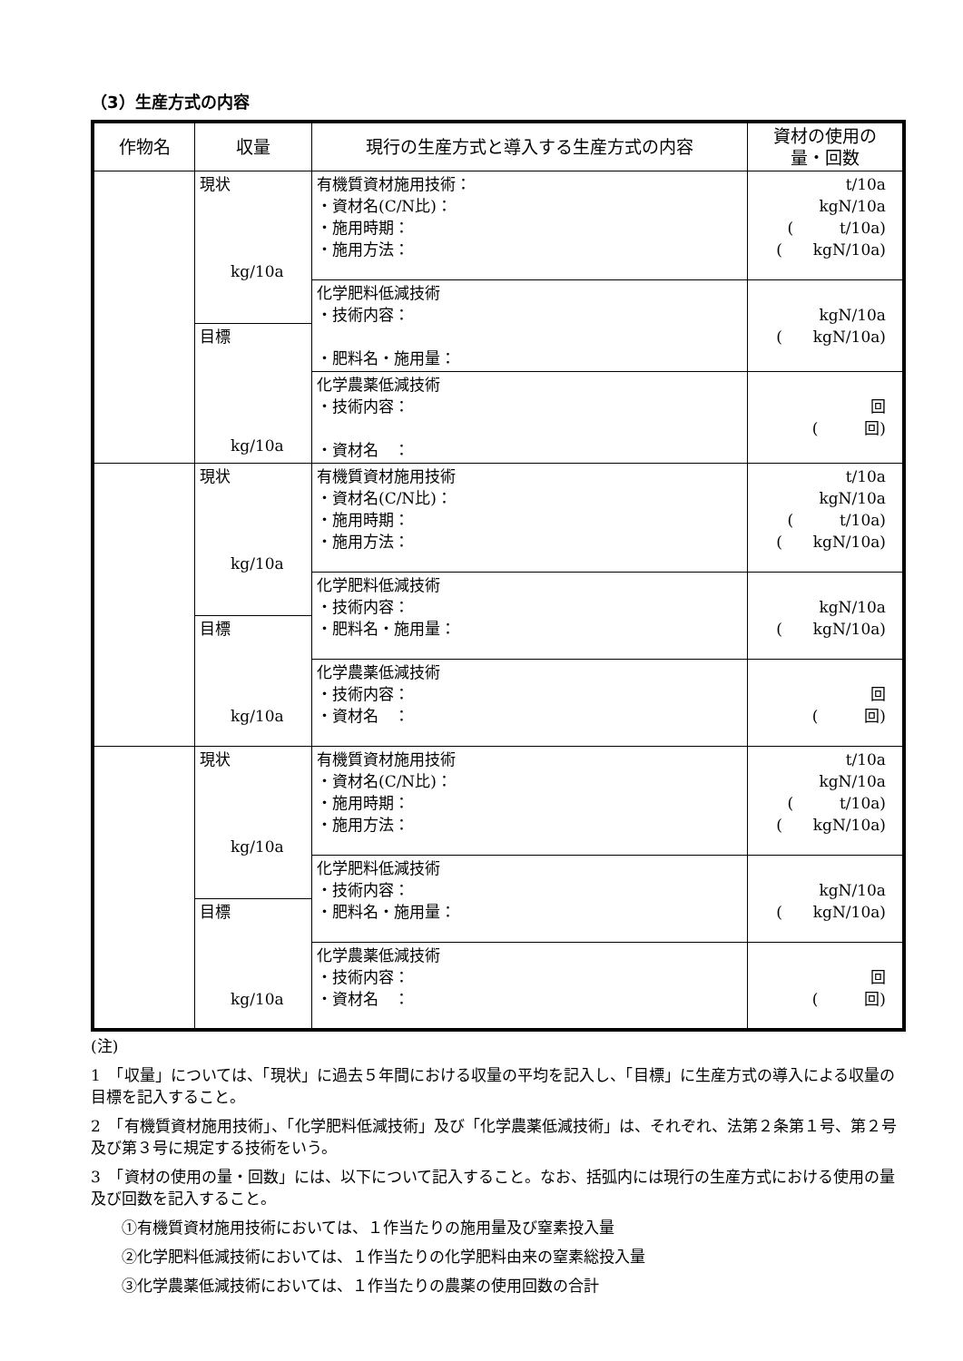（3）生産方式の内容
| 作物名 | 収量 | 現行の生産方式と導入する生産方式の内容 | 資材の使用の 量・回数 |
| --- | --- | --- | --- |
| | 現状 kg/10a | 有機質資材施用技術： ・資材名(C/N比)： ・施用時期： ・施用方法： | t/10a kgN/10a ( t/10a) ( kgN/10a) |
| | | 化学肥料低減技術 ・技術内容： ・肥料名・施用量： | kgN/10a ( kgN/10a) |
| | 目標 kg/10a | | |
| | | 化学農薬低減技術 ・技術内容： ・資材名 ： | 回 ( 回) |
| | 現状 kg/10a | 有機質資材施用技術 ・資材名(C/N比)： ・施用時期： ・施用方法： | t/10a kgN/10a ( t/10a) ( kgN/10a) |
| | | 化学肥料低減技術 ・技術内容： ・肥料名・施用量： | kgN/10a ( kgN/10a) |
| | 目標 kg/10a | | |
| | | 化学農薬低減技術 ・技術内容： ・資材名 ： | 回 ( 回) |
| | 現状 kg/10a | 有機質資材施用技術 ・資材名(C/N比)： ・施用時期： ・施用方法： | t/10a kgN/10a ( t/10a) ( kgN/10a) |
| | | 化学肥料低減技術 ・技術内容： ・肥料名・施用量： | kgN/10a ( kgN/10a) |
| | 目標 kg/10a | | |
| | | 化学農薬低減技術 ・技術内容： ・資材名 ： | 回 ( 回) |
(注)
1　「収量」については、「現状」に過去５年間における収量の平均を記入し、「目標」に生産方式の導入による収量の目標を記入すること。
2　「有機質資材施用技術」、「化学肥料低減技術」及び「化学農薬低減技術」は、それぞれ、法第２条第１号、第２号及び第３号に規定する技術をいう。
3　「資材の使用の量・回数」には、以下について記入すること。なお、括弧内には現行の生産方式における使用の量及び回数を記入すること。
①有機質資材施用技術においては、１作当たりの施用量及び窒素投入量
②化学肥料低減技術においては、１作当たりの化学肥料由来の窒素総投入量
③化学農薬低減技術においては、１作当たりの農薬の使用回数の合計